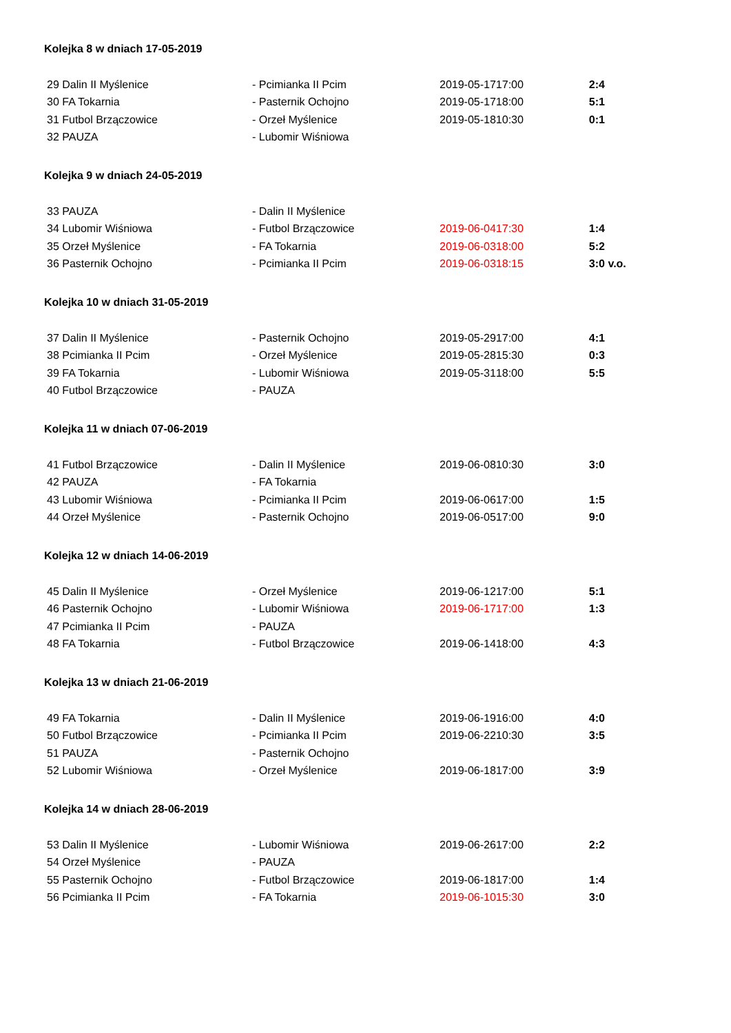Kolejka 8 w dniach 17-05-2019
| 29 Dalin II Myślenice | - Pcimianka II Pcim | 2019-05-17 | 17:00 | 2:4 |
| 30 FA Tokarnia | - Pasternik Ochojno | 2019-05-17 | 18:00 | 5:1 |
| 31 Futbol Brzączowice | - Orzeł Myślenice | 2019-05-18 | 10:30 | 0:1 |
| 32 PAUZA | - Lubomir Wiśniowa | | | |
Kolejka 9 w dniach 24-05-2019
| 33 PAUZA | - Dalin II Myślenice | | | |
| 34 Lubomir Wiśniowa | - Futbol Brzączowice | 2019-06-04 | 17:30 | 1:4 |
| 35 Orzeł Myślenice | - FA Tokarnia | 2019-06-03 | 18:00 | 5:2 |
| 36 Pasternik Ochojno | - Pcimianka II Pcim | 2019-06-03 | 18:15 | 3:0 v.o. |
Kolejka 10 w dniach 31-05-2019
| 37 Dalin II Myślenice | - Pasternik Ochojno | 2019-05-29 | 17:00 | 4:1 |
| 38 Pcimianka II Pcim | - Orzeł Myślenice | 2019-05-28 | 15:30 | 0:3 |
| 39 FA Tokarnia | - Lubomir Wiśniowa | 2019-05-31 | 18:00 | 5:5 |
| 40 Futbol Brzączowice | - PAUZA | | | |
Kolejka 11 w dniach 07-06-2019
| 41 Futbol Brzączowice | - Dalin II Myślenice | 2019-06-08 | 10:30 | 3:0 |
| 42 PAUZA | - FA Tokarnia | | | |
| 43 Lubomir Wiśniowa | - Pcimianka II Pcim | 2019-06-06 | 17:00 | 1:5 |
| 44 Orzeł Myślenice | - Pasternik Ochojno | 2019-06-05 | 17:00 | 9:0 |
Kolejka 12 w dniach 14-06-2019
| 45 Dalin II Myślenice | - Orzeł Myślenice | 2019-06-12 | 17:00 | 5:1 |
| 46 Pasternik Ochojno | - Lubomir Wiśniowa | 2019-06-17 | 17:00 | 1:3 |
| 47 Pcimianka II Pcim | - PAUZA | | | |
| 48 FA Tokarnia | - Futbol Brzączowice | 2019-06-14 | 18:00 | 4:3 |
Kolejka 13 w dniach 21-06-2019
| 49 FA Tokarnia | - Dalin II Myślenice | 2019-06-19 | 16:00 | 4:0 |
| 50 Futbol Brzączowice | - Pcimianka II Pcim | 2019-06-22 | 10:30 | 3:5 |
| 51 PAUZA | - Pasternik Ochojno | | | |
| 52 Lubomir Wiśniowa | - Orzeł Myślenice | 2019-06-18 | 17:00 | 3:9 |
Kolejka 14 w dniach 28-06-2019
| 53 Dalin II Myślenice | - Lubomir Wiśniowa | 2019-06-26 | 17:00 | 2:2 |
| 54 Orzeł Myślenice | - PAUZA | | | |
| 55 Pasternik Ochojno | - Futbol Brzączowice | 2019-06-18 | 17:00 | 1:4 |
| 56 Pcimianka II Pcim | - FA Tokarnia | 2019-06-10 | 15:30 | 3:0 |